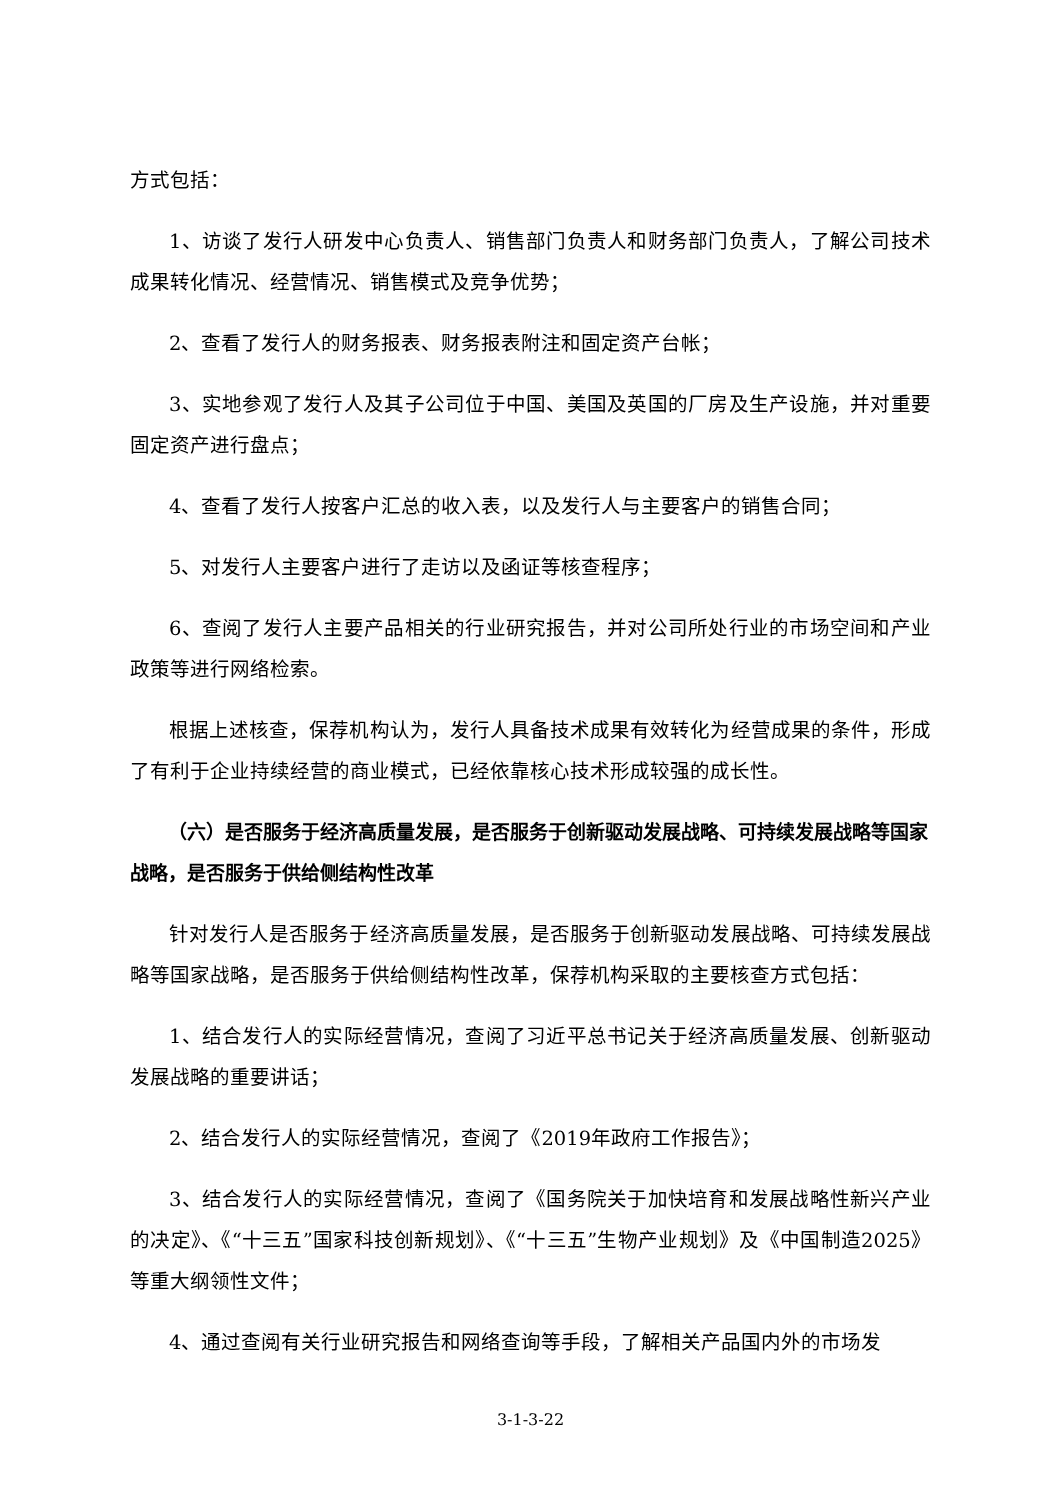方式包括：
1、访谈了发行人研发中心负责人、销售部门负责人和财务部门负责人，了解公司技术成果转化情况、经营情况、销售模式及竞争优势；
2、查看了发行人的财务报表、财务报表附注和固定资产台帐；
3、实地参观了发行人及其子公司位于中国、美国及英国的厂房及生产设施，并对重要固定资产进行盘点；
4、查看了发行人按客户汇总的收入表，以及发行人与主要客户的销售合同；
5、对发行人主要客户进行了走访以及函证等核查程序；
6、查阅了发行人主要产品相关的行业研究报告，并对公司所处行业的市场空间和产业政策等进行网络检索。
根据上述核查，保荐机构认为，发行人具备技术成果有效转化为经营成果的条件，形成了有利于企业持续经营的商业模式，已经依靠核心技术形成较强的成长性。
（六）是否服务于经济高质量发展，是否服务于创新驱动发展战略、可持续发展战略等国家战略，是否服务于供给侧结构性改革
针对发行人是否服务于经济高质量发展，是否服务于创新驱动发展战略、可持续发展战略等国家战略，是否服务于供给侧结构性改革，保荐机构采取的主要核查方式包括：
1、结合发行人的实际经营情况，查阅了习近平总书记关于经济高质量发展、创新驱动发展战略的重要讲话；
2、结合发行人的实际经营情况，查阅了《2019年政府工作报告》；
3、结合发行人的实际经营情况，查阅了《国务院关于加快培育和发展战略性新兴产业的决定》、《“十三五”国家科技创新规划》、《“十三五”生物产业规划》及《中国制造2025》等重大纲领性文件；
4、通过查阅有关行业研究报告和网络查询等手段，了解相关产品国内外的市场发
3-1-3-22